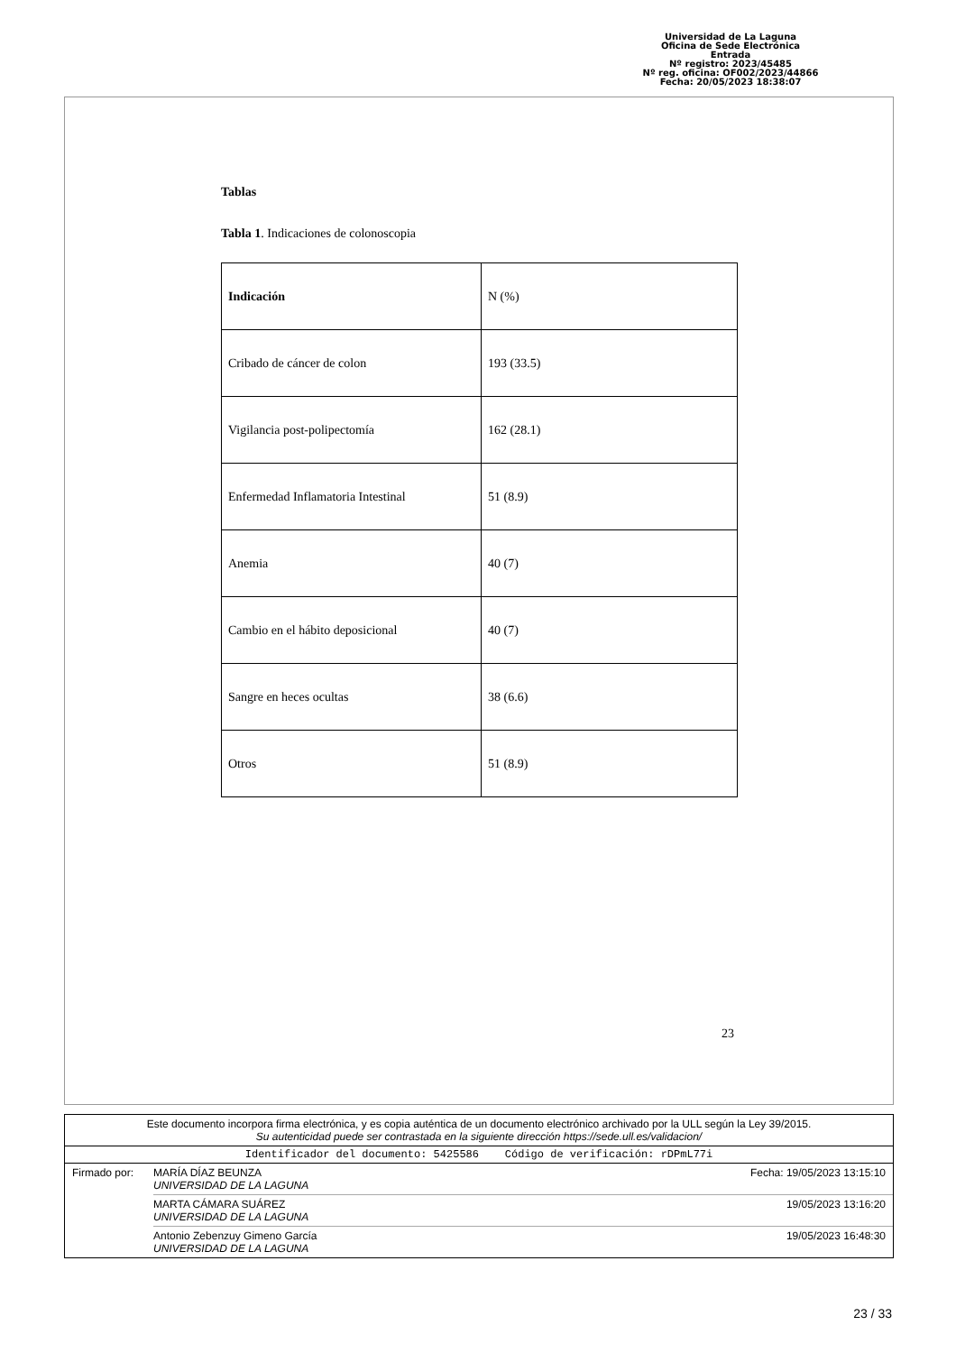Universidad de La Laguna
Oficina de Sede Electrónica
Entrada
Nº registro: 2023/45485
Nº reg. oficina: OF002/2023/44866
Fecha: 20/05/2023 18:38:07
Tablas
Tabla 1. Indicaciones de colonoscopia
| Indicación | N (%) |
| Cribado de cáncer de colon | 193 (33.5) |
| Vigilancia post-polipectomía | 162 (28.1) |
| Enfermedad Inflamatoria Intestinal | 51 (8.9) |
| Anemia | 40 (7) |
| Cambio en el hábito deposicional | 40 (7) |
| Sangre en heces ocultas | 38 (6.6) |
| Otros | 51 (8.9) |
23
Este documento incorpora firma electrónica, y es copia auténtica de un documento electrónico archivado por la ULL según la Ley 39/2015.
Su autenticidad puede ser contrastada en la siguiente dirección https://sede.ull.es/validacion/
Identificador del documento: 5425586 Código de verificación: rDPmL77i
Firmado por: MARÍA DÍAZ BEUNZA
UNIVERSIDAD DE LA LAGUNA Fecha: 19/05/2023 13:15:10
MARTA CÁMARA SUÁREZ
UNIVERSIDAD DE LA LAGUNA 19/05/2023 13:16:20
Antonio Zebenzuy Gimeno García
UNIVERSIDAD DE LA LAGUNA 19/05/2023 16:48:30
23 / 33